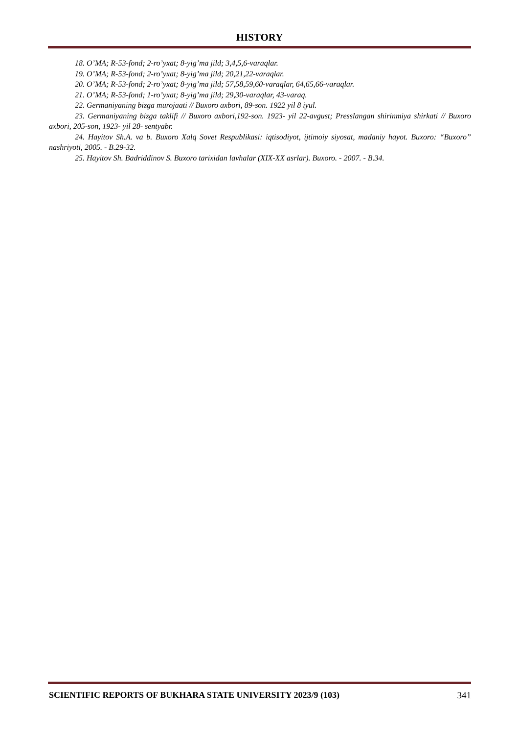HISTORY
18. O’MA; R-53-fond; 2-ro’yxat; 8-yig’ma jild; 3,4,5,6-varaqlar.
19. O’MA; R-53-fond; 2-ro’yxat; 8-yig’ma jild; 20,21,22-varaqlar.
20. O’MA; R-53-fond; 2-ro’yxat; 8-yig’ma jild; 57,58,59,60-varaqlar, 64,65,66-varaqlar.
21. O’MA; R-53-fond; 1-ro’yxat; 8-yig’ma jild; 29,30-varaqlar, 43-varaq.
22. Germaniyaning bizga murojaati // Buxoro axbori, 89-son. 1922 yil 8 iyul.
23. Germaniyaning bizga taklifi // Buxoro axbori,192-son. 1923- yil 22-avgust; Presslangan shirinmiya shirkati // Buxoro axbori, 205-son, 1923- yil 28- sentyabr.
24. Hayitov Sh.A. va b. Buxoro Xalq Sovet Respublikasi: iqtisodiyot, ijtimoiy siyosat, madaniy hayot. Buxoro: “Buxoro” nashriyoti, 2005. - B.29-32.
25. Hayitov Sh. Badriddinov S. Buxoro tarixidan lavhalar (XIX-XX asrlar). Buxoro. - 2007. - B.34.
SCIENTIFIC REPORTS OF BUKHARA STATE UNIVERSITY 2023/9 (103) 341